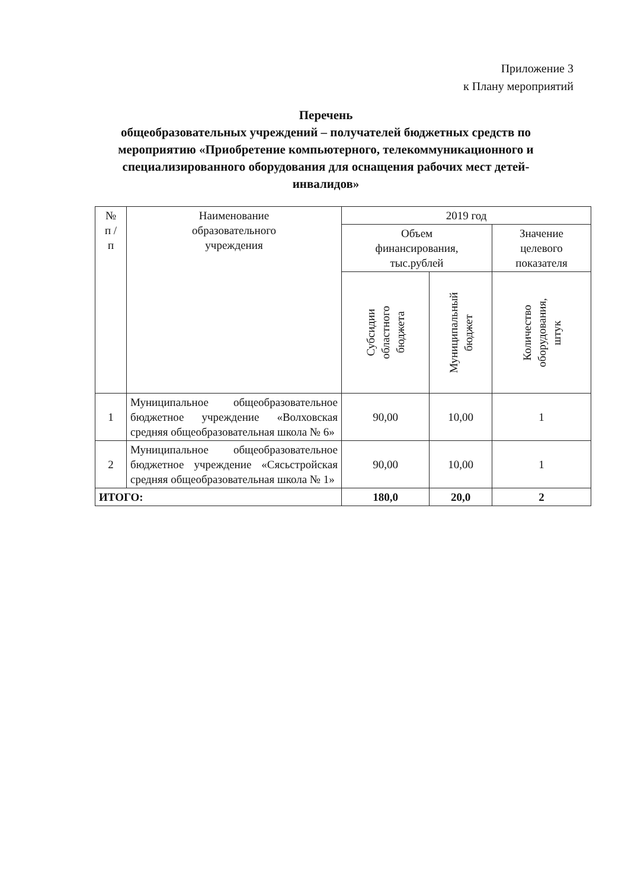Приложение 3
к Плану мероприятий
Перечень
общеобразовательных учреждений – получателей бюджетных средств по мероприятию «Приобретение компьютерного, телекоммуникационного и специализированного оборудования для оснащения рабочих мест детей-инвалидов»
| № п / п | Наименование образовательного учреждения | 2019 год | | |
| --- | --- | --- | --- | --- |
| | | Объем финансирования, тыс.рублей | | Значение целевого показателя |
| | | Субсидии областного бюджета | Муниципальный бюджет | Количество оборудования, штук |
| 1 | Муниципальное общеобразовательное бюджетное учреждение «Волховская средняя общеобразовательная школа № 6» | 90,00 | 10,00 | 1 |
| 2 | Муниципальное общеобразовательное бюджетное учреждение «Сясьстройская средняя общеобразовательная школа № 1» | 90,00 | 10,00 | 1 |
| ИТОГО: | | 180,0 | 20,0 | 2 |